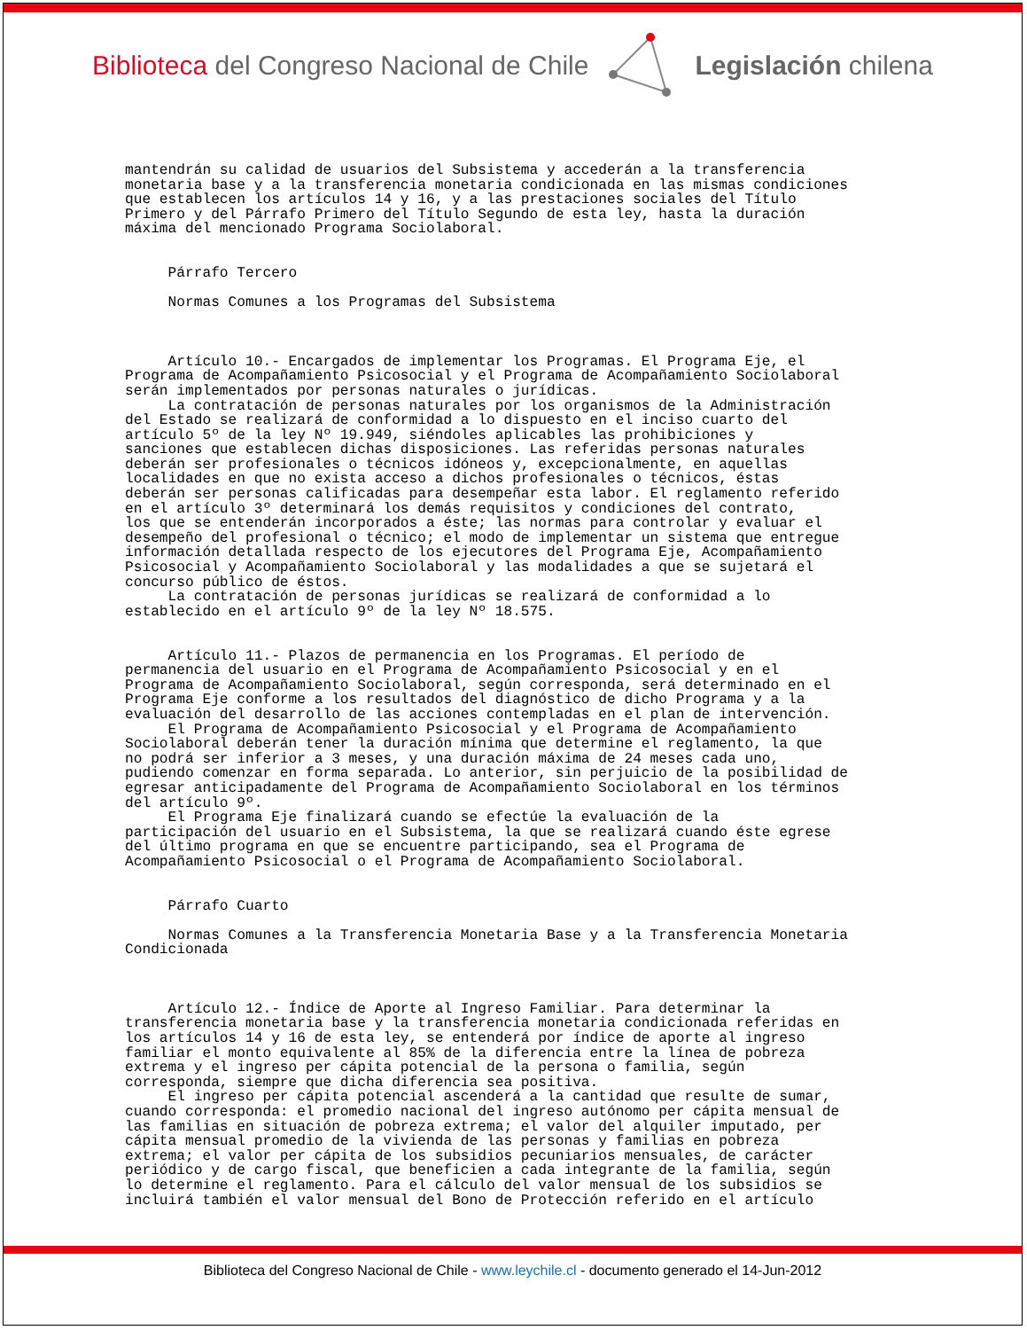Biblioteca del Congreso Nacional de Chile Legislación chilena
mantendrán su calidad de usuarios del Subsistema y accederán a la transferencia monetaria base y a la transferencia monetaria condicionada en las mismas condiciones que establecen los artículos 14 y 16, y a las prestaciones sociales del Título Primero y del Párrafo Primero del Título Segundo de esta ley, hasta la duración máxima del mencionado Programa Sociolaboral. Párrafo Tercero Normas Comunes a los Programas del Subsistema Artículo 10.- Encargados de implementar los Programas. El Programa Eje, el Programa de Acompañamiento Psicosocial y el Programa de Acompañamiento Sociolaboral serán implementados por personas naturales o jurídicas. La contratación de personas naturales por los organismos de la Administración del Estado se realizará de conformidad a lo dispuesto en el inciso cuarto del artículo 5º de la ley Nº 19.949, siéndoles aplicables las prohibiciones y sanciones que establecen dichas disposiciones. Las referidas personas naturales deberán ser profesionales o técnicos idóneos y, excepcionalmente, en aquellas localidades en que no exista acceso a dichos profesionales o técnicos, éstas deberán ser personas calificadas para desempeñar esta labor. El reglamento referido en el artículo 3º determinará los demás requisitos y condiciones del contrato, los que se entenderán incorporados a éste; las normas para controlar y evaluar el desempeño del profesional o técnico; el modo de implementar un sistema que entregue información detallada respecto de los ejecutores del Programa Eje, Acompañamiento Psicosocial y Acompañamiento Sociolaboral y las modalidades a que se sujetará el concurso público de éstos. La contratación de personas jurídicas se realizará de conformidad a lo establecido en el artículo 9º de la ley Nº 18.575. Artículo 11.- Plazos de permanencia en los Programas. El período de permanencia del usuario en el Programa de Acompañamiento Psicosocial y en el Programa de Acompañamiento Sociolaboral, según corresponda, será determinado en el Programa Eje conforme a los resultados del diagnóstico de dicho Programa y a la evaluación del desarrollo de las acciones contempladas en el plan de intervención. El Programa de Acompañamiento Psicosocial y el Programa de Acompañamiento Sociolaboral deberán tener la duración mínima que determine el reglamento, la que no podrá ser inferior a 3 meses, y una duración máxima de 24 meses cada uno, pudiendo comenzar en forma separada. Lo anterior, sin perjuicio de la posibilidad de egresar anticipadamente del Programa de Acompañamiento Sociolaboral en los términos del artículo 9º. El Programa Eje finalizará cuando se efectúe la evaluación de la participación del usuario en el Subsistema, la que se realizará cuando éste egrese del último programa en que se encuentre participando, sea el Programa de Acompañamiento Psicosocial o el Programa de Acompañamiento Sociolaboral. Párrafo Cuarto Normas Comunes a la Transferencia Monetaria Base y a la Transferencia Monetaria Condicionada Artículo 12.- Índice de Aporte al Ingreso Familiar. Para determinar la transferencia monetaria base y la transferencia monetaria condicionada referidas en los artículos 14 y 16 de esta ley, se entenderá por índice de aporte al ingreso familiar el monto equivalente al 85% de la diferencia entre la línea de pobreza extrema y el ingreso per cápita potencial de la persona o familia, según corresponda, siempre que dicha diferencia sea positiva. El ingreso per cápita potencial ascenderá a la cantidad que resulte de sumar, cuando corresponda: el promedio nacional del ingreso autónomo per cápita mensual de las familias en situación de pobreza extrema; el valor del alquiler imputado, per cápita mensual promedio de la vivienda de las personas y familias en pobreza extrema; el valor per cápita de los subsidios pecuniarios mensuales, de carácter periódico y de cargo fiscal, que beneficien a cada integrante de la familia, según lo determine el reglamento. Para el cálculo del valor mensual de los subsidios se incluirá también el valor mensual del Bono de Protección referido en el artículo
Biblioteca del Congreso Nacional de Chile - www.leychile.cl - documento generado el 14-Jun-2012